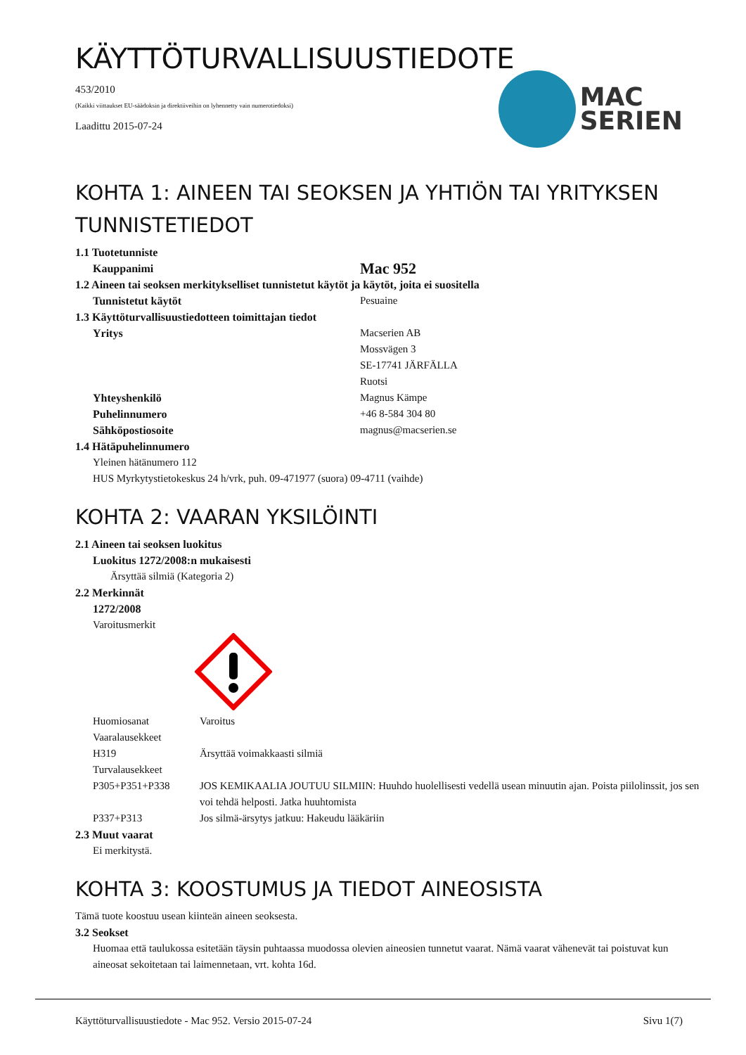KÄYTTÖTURVALLISUUSTIEDOTE
MAC
SERIEN
453/2010
(Kaikki viittaukset EU-säädoksin ja direktiiveihin on lyhennetty vain numerotiedoksi)
Laadittu 2015-07-24
KOHTA 1: AINEEN TAI SEOKSEN JA YHTIÖN TAI YRITYKSEN TUNNISTETIEDOT
1.1 Tuotetunniste
Kauppanimi
Mac 952
1.2 Aineen tai seoksen merkitykselliset tunnistetut käytöt ja käytöt, joita ei suositella
Tunnistetut käytöt Pesuaine
1.3 Käyttöturvallisuustiedotteen toimittajan tiedot
Yritys Macserien AB
Mossvägen 3
SE-17741 JÄRFÄLLA
Ruotsi
Yhteyshenkilö Magnus Kämpe
Puhelinnumero +46 8-584 304 80
Sähköpostiosoite magnus@macserien.se
1.4 Hätäpuhelinnumero
Yleinen hätänumero 112
HUS Myrkytystietokeskus 24 h/vrk, puh. 09-471977 (suora) 09-4711 (vaihde)
KOHTA 2: VAARAN YKSILÖINTI
2.1 Aineen tai seoksen luokitus
Luokitus 1272/2008:n mukaisesti
Ärsyttää silmiä (Kategoria 2)
2.2 Merkinnät
1272/2008
Varoitusmerkit
Huomiosanat Varoitus
Vaaralausekkeet
H319 Ärsyttää voimakkaasti silmiä
Turvalausekkeet
P305+P351+P338 JOS KEMIKAALIA JOUTUU SILMIIN: Huuhdo huolellisesti vedellä usean minuutin ajan. Poista piilolinssit, jos sen voi tehdä helposti. Jatka huuhtomista
P337+P313 Jos silmä-ärsytys jatkuu: Hakeudu lääkäriin
2.3 Muut vaarat
Ei merkitystä.
KOHTA 3: KOOSTUMUS JA TIEDOT AINEOSISTA
Tämä tuote koostuu usean kiinteän aineen seoksesta.
3.2 Seokset
Huomaa että taulukossa esitetään täysin puhtaassa muodossa olevien aineosien tunnetut vaarat. Nämä vaarat vähenevät tai poistuvat kun aineosat sekoitetaan tai laimennetaan, vrt. kohta 16d.
Käyttöturvallisuustiedote - Mac 952. Versio 2015-07-24 Sivu 1(7)